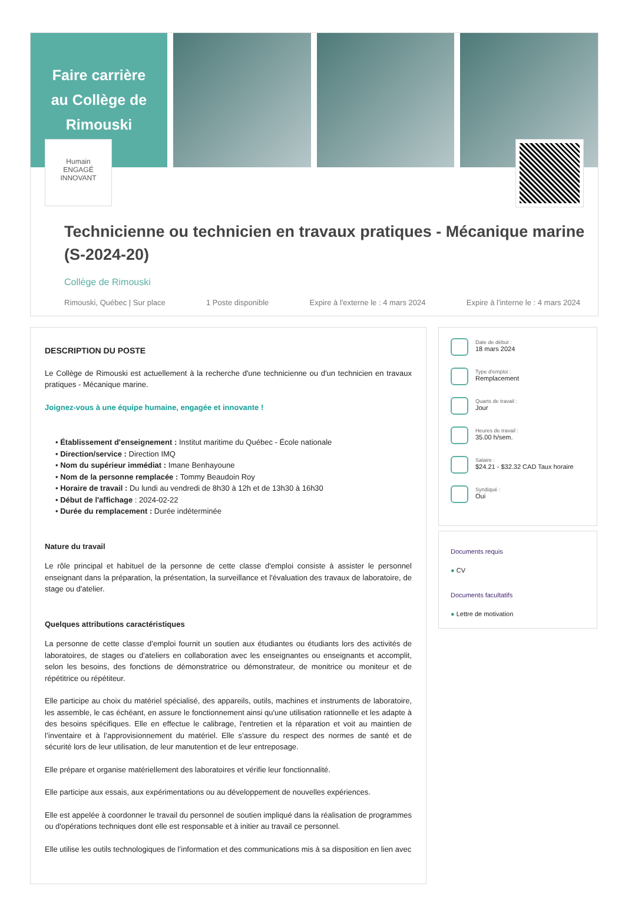Faire carrière
au Collège de
Rimouski
Humain
ENGAGÉ
INNOVANT
Technicienne ou technicien en travaux pratiques - Mécanique marine (S-2024-20)
Collège de Rimouski
Rimouski, Québec | Sur place 1 Poste disponible Expire à l'externe le : 4 mars 2024 Expire à l'interne le : 4 mars 2024
DESCRIPTION DU POSTE
Le Collège de Rimouski est actuellement à la recherche d'une technicienne ou d'un technicien en travaux pratiques - Mécanique marine.
Joignez-vous à une équipe humaine, engagée et innovante !
• Établissement d'enseignement : Institut maritime du Québec - École nationale
• Direction/service : Direction IMQ
• Nom du supérieur immédiat : Imane Benhayoune
• Nom de la personne remplacée : Tommy Beaudoin Roy
• Horaire de travail : Du lundi au vendredi de 8h30 à 12h et de 13h30 à 16h30
• Début de l'affichage : 2024-02-22
• Durée du remplacement : Durée indéterminée
Nature du travail
Le rôle principal et habituel de la personne de cette classe d'emploi consiste à assister le personnel enseignant dans la préparation, la présentation, la surveillance et l'évaluation des travaux de laboratoire, de stage ou d'atelier.
Quelques attributions caractéristiques
La personne de cette classe d’emploi fournit un soutien aux étudiantes ou étudiants lors des activités de laboratoires, de stages ou d’ateliers en collaboration avec les enseignantes ou enseignants et accomplit, selon les besoins, des fonctions de démonstratrice ou démonstrateur, de monitrice ou moniteur et de répétitrice ou répétiteur.
Elle participe au choix du matériel spécialisé, des appareils, outils, machines et instruments de laboratoire, les assemble, le cas échéant, en assure le fonctionnement ainsi qu'une utilisation rationnelle et les adapte à des besoins spécifiques. Elle en effectue le calibrage, l'entretien et la réparation et voit au maintien de l’inventaire et à l’approvisionnement du matériel. Elle s’assure du respect des normes de santé et de sécurité lors de leur utilisation, de leur manutention et de leur entreposage.
Elle prépare et organise matériellement des laboratoires et vérifie leur fonctionnalité.
Elle participe aux essais, aux expérimentations ou au développement de nouvelles expériences.
Elle est appelée à coordonner le travail du personnel de soutien impliqué dans la réalisation de programmes ou d'opérations techniques dont elle est responsable et à initier au travail ce personnel.
Elle utilise les outils technologiques de l’information et des communications mis à sa disposition en lien avec
Date de début :
18 mars 2024
Type d'emploi :
Remplacement
Quarts de travail :
Jour
Heures de travail :
35.00 h/sem.
Salaire :
$24.21 - $32.32 CAD Taux horaire
Syndiqué :
Oui
Documents requis
● CV
Documents facultatifs
● Lettre de motivation